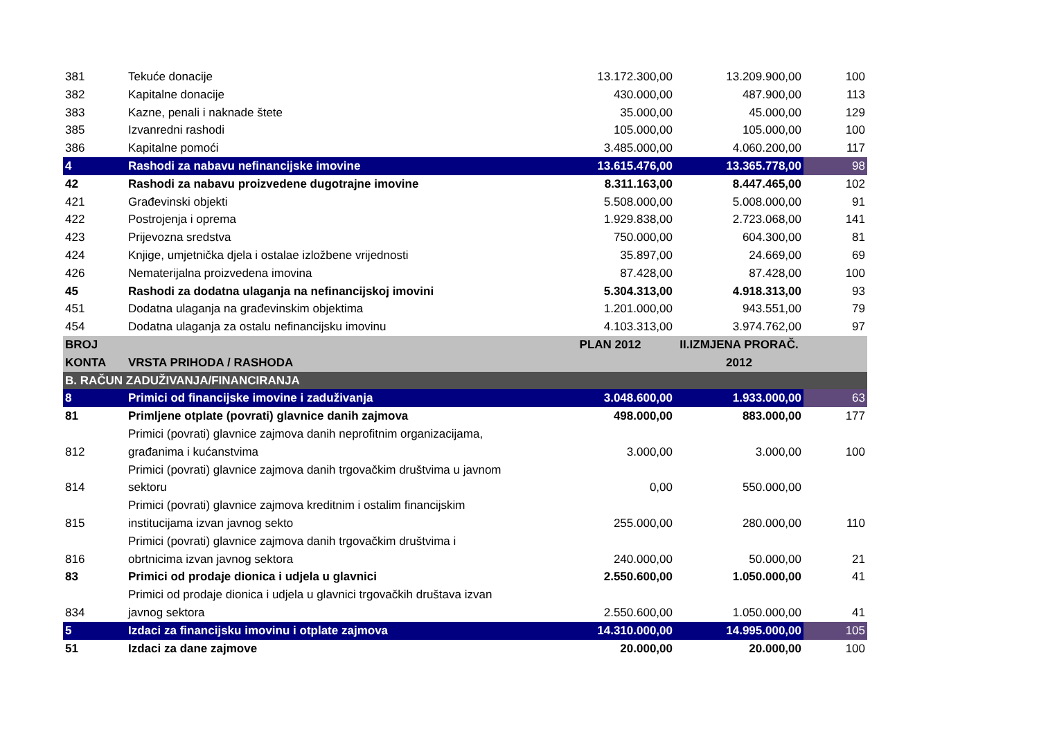| 381 | Tekuće donacije | 13.172.300,00 | 13.209.900,00 | 100 |
| 382 | Kapitalne donacije | 430.000,00 | 487.900,00 | 113 |
| 383 | Kazne, penali i naknade štete | 35.000,00 | 45.000,00 | 129 |
| 385 | Izvanredni rashodi | 105.000,00 | 105.000,00 | 100 |
| 386 | Kapitalne pomoći | 3.485.000,00 | 4.060.200,00 | 117 |
| 4 | Rashodi za nabavu nefinancijske imovine | 13.615.476,00 | 13.365.778,00 | 98 |
| 42 | Rashodi za nabavu proizvedene dugotrajne imovine | 8.311.163,00 | 8.447.465,00 | 102 |
| 421 | Građevinski objekti | 5.508.000,00 | 5.008.000,00 | 91 |
| 422 | Postrojenja i oprema | 1.929.838,00 | 2.723.068,00 | 141 |
| 423 | Prijevozna sredstva | 750.000,00 | 604.300,00 | 81 |
| 424 | Knjige, umjetnička djela i ostalae izložbene vrijednosti | 35.897,00 | 24.669,00 | 69 |
| 426 | Nematerijalna proizvedena imovina | 87.428,00 | 87.428,00 | 100 |
| 45 | Rashodi za dodatna ulaganja na nefinancijskoj imovini | 5.304.313,00 | 4.918.313,00 | 93 |
| 451 | Dodatna ulaganja na građevinskim objektima | 1.201.000,00 | 943.551,00 | 79 |
| 454 | Dodatna ulaganja za ostalu nefinancijsku imovinu | 4.103.313,00 | 3.974.762,00 | 97 |
| BROJ KONTA | VRSTA PRIHODA / RASHODA | PLAN 2012 | II.IZMJENA PRORAČ. 2012 | |
| B. RAČUN ZADUŽIVANJA/FINANCIRANJA | | | | |
| 8 | Primici od financijske imovine i zaduživanja | 3.048.600,00 | 1.933.000,00 | 63 |
| 81 | Primljene otplate (povrati) glavnice danih zajmova | 498.000,00 | 883.000,00 | 177 |
| 812 | Primici (povrati) glavnice zajmova danih neprofitnim organizacijama, građanima i kućanstvima | 3.000,00 | 3.000,00 | 100 |
| 814 | Primici (povrati) glavnice zajmova danih trgovačkim društvima u javnom sektoru | 0,00 | 550.000,00 | |
| 815 | Primici (povrati) glavnice zajmova kreditnim i ostalim financijskim institucijama izvan javnog sekto | 255.000,00 | 280.000,00 | 110 |
| 816 | Primici (povrati) glavnice zajmova danih trgovačkim društvima i obrtnicima izvan javnog sektora | 240.000,00 | 50.000,00 | 21 |
| 83 | Primici od prodaje dionica i udjela u glavnici | 2.550.600,00 | 1.050.000,00 | 41 |
| 834 | Primici od prodaje dionica i udjela u glavnici trgovačkih društava izvan javnog sektora | 2.550.600,00 | 1.050.000,00 | 41 |
| 5 | Izdaci za financijsku imovinu i otplate zajmova | 14.310.000,00 | 14.995.000,00 | 105 |
| 51 | Izdaci za dane zajmove | 20.000,00 | 20.000,00 | 100 |